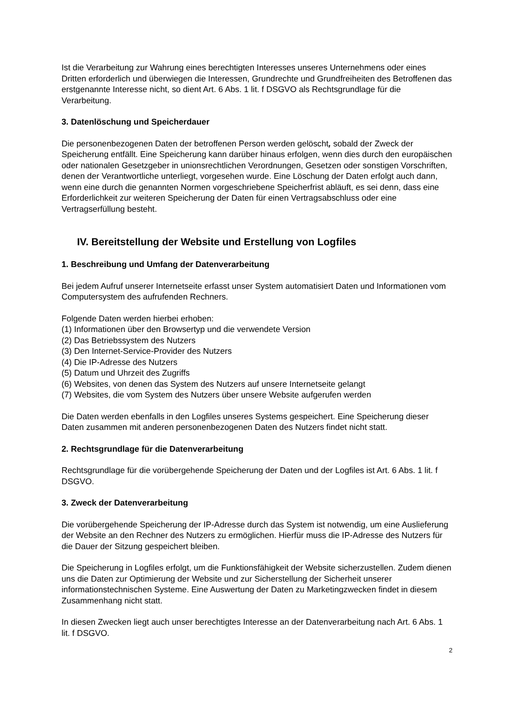Ist die Verarbeitung zur Wahrung eines berechtigten Interesses unseres Unternehmens oder eines Dritten erforderlich und überwiegen die Interessen, Grundrechte und Grundfreiheiten des Betroffenen das erstgenannte Interesse nicht, so dient Art. 6 Abs. 1 lit. f DSGVO als Rechtsgrundlage für die Verarbeitung.
3. Datenlöschung und Speicherdauer
Die personenbezogenen Daten der betroffenen Person werden gelöscht, sobald der Zweck der Speicherung entfällt. Eine Speicherung kann darüber hinaus erfolgen, wenn dies durch den europäischen oder nationalen Gesetzgeber in unionsrechtlichen Verordnungen, Gesetzen oder sonstigen Vorschriften, denen der Verantwortliche unterliegt, vorgesehen wurde. Eine Löschung der Daten erfolgt auch dann, wenn eine durch die genannten Normen vorgeschriebene Speicherfrist abläuft, es sei denn, dass eine Erforderlichkeit zur weiteren Speicherung der Daten für einen Vertragsabschluss oder eine Vertragserfüllung besteht.
IV. Bereitstellung der Website und Erstellung von Logfiles
1. Beschreibung und Umfang der Datenverarbeitung
Bei jedem Aufruf unserer Internetseite erfasst unser System automatisiert Daten und Informationen vom Computersystem des aufrufenden Rechners.
Folgende Daten werden hierbei erhoben:
(1) Informationen über den Browsertyp und die verwendete Version
(2) Das Betriebssystem des Nutzers
(3) Den Internet-Service-Provider des Nutzers
(4) Die IP-Adresse des Nutzers
(5) Datum und Uhrzeit des Zugriffs
(6) Websites, von denen das System des Nutzers auf unsere Internetseite gelangt
(7) Websites, die vom System des Nutzers über unsere Website aufgerufen werden
Die Daten werden ebenfalls in den Logfiles unseres Systems gespeichert. Eine Speicherung dieser Daten zusammen mit anderen personenbezogenen Daten des Nutzers findet nicht statt.
2. Rechtsgrundlage für die Datenverarbeitung
Rechtsgrundlage für die vorübergehende Speicherung der Daten und der Logfiles ist Art. 6 Abs. 1 lit. f DSGVO.
3. Zweck der Datenverarbeitung
Die vorübergehende Speicherung der IP-Adresse durch das System ist notwendig, um eine Auslieferung der Website an den Rechner des Nutzers zu ermöglichen. Hierfür muss die IP-Adresse des Nutzers für die Dauer der Sitzung gespeichert bleiben.
Die Speicherung in Logfiles erfolgt, um die Funktionsfähigkeit der Website sicherzustellen. Zudem dienen uns die Daten zur Optimierung der Website und zur Sicherstellung der Sicherheit unserer informationstechnischen Systeme. Eine Auswertung der Daten zu Marketingzwecken findet in diesem Zusammenhang nicht statt.
In diesen Zwecken liegt auch unser berechtigtes Interesse an der Datenverarbeitung nach Art. 6 Abs. 1 lit. f DSGVO.
2